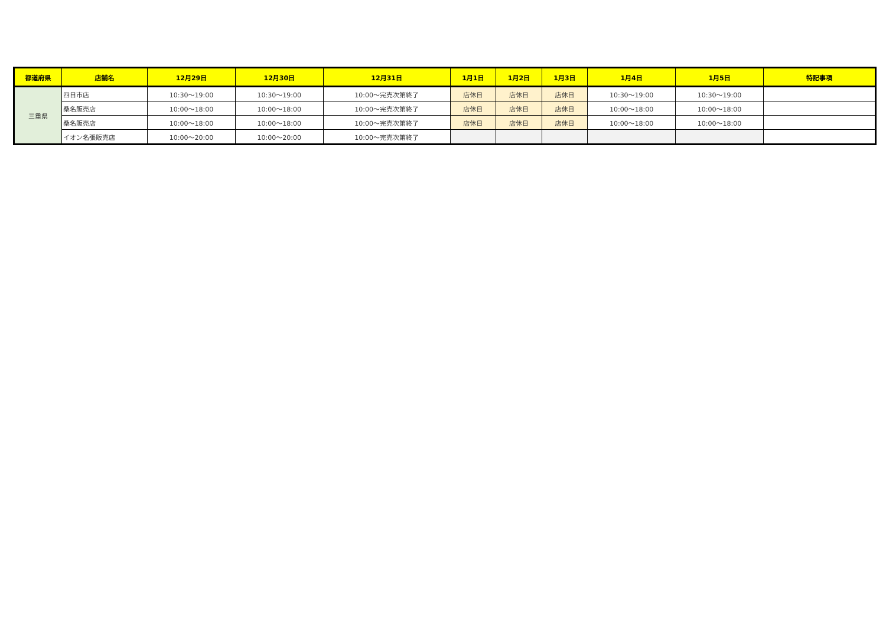| 都道府県 | 店舗名 | 12月29日 | 12月30日 | 12月31日 | 1月1日 | 1月2日 | 1月3日 | 1月4日 | 1月5日 | 特記事項 |
| --- | --- | --- | --- | --- | --- | --- | --- | --- | --- | --- |
| 三重県 | 四日市店 | 10:30～19:00 | 10:30～19:00 | 10:00～完売次第終了 | 店休日 | 店休日 | 店休日 | 10:30～19:00 | 10:30～19:00 | |
| | 桑名販売店 | 10:00～18:00 | 10:00～18:00 | 10:00～完売次第終了 | 店休日 | 店休日 | 店休日 | 10:00～18:00 | 10:00～18:00 | |
| | 桑名販売店 | 10:00～18:00 | 10:00～18:00 | 10:00～完売次第終了 | 店休日 | 店休日 | 店休日 | 10:00～18:00 | 10:00～18:00 | |
| | イオン名張販売店 | 10:00～20:00 | 10:00～20:00 | 10:00～完売次第終了 | | | | | | |